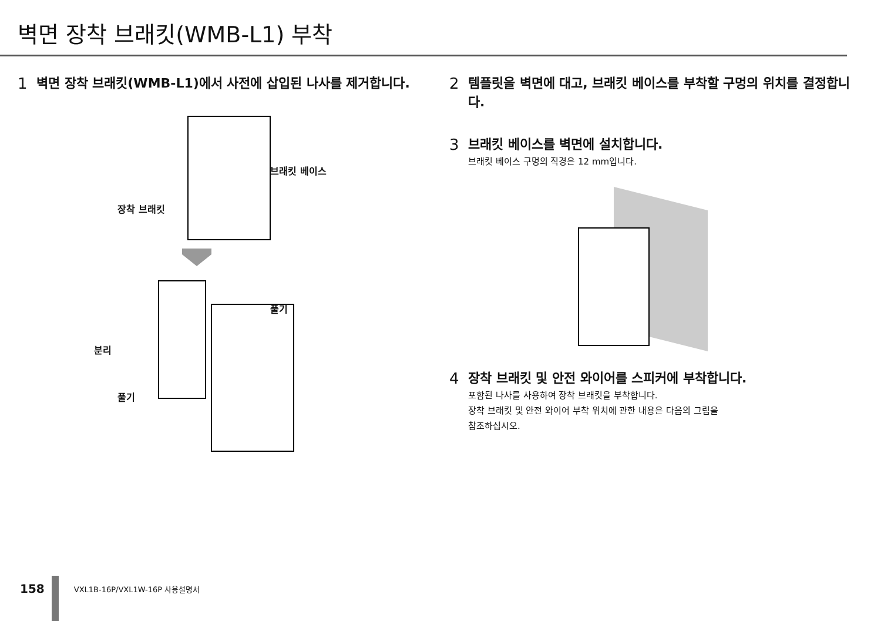벽면 장착 브래킷(WMB-L1) 부착
1 벽면 장착 브래킷(WMB-L1)에서 사전에 삽입된 나사를 제거합니다.
브래킷 베이스
장착 브래킷
풀기
분리
풀기
2 템플릿을 벽면에 대고, 브래킷 베이스를 부착할 구멍의 위치를 결정합니다.
3 브래킷 베이스를 벽면에 설치합니다.
브래킷 베이스 구멍의 직경은 12 mm입니다.
4 장착 브래킷 및 안전 와이어를 스피커에 부착합니다.
포함된 나사를 사용하여 장착 브래킷을 부착합니다.
장착 브래킷 및 안전 와이어 부착 위치에 관한 내용은 다음의 그림을
참조하십시오.
158 VXL1B-16P/VXL1W-16P 사용설명서